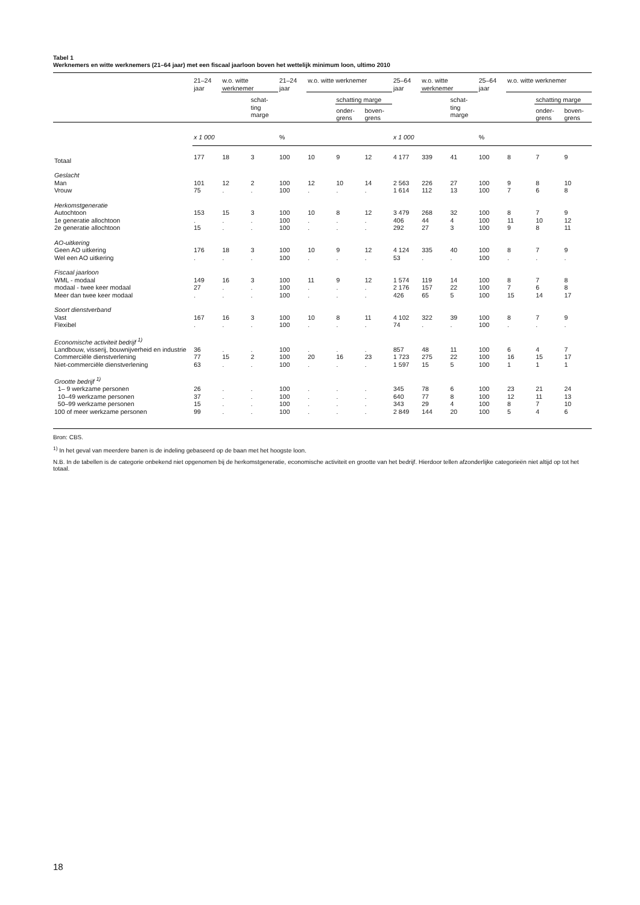Tabel 1
Werknemers en witte werknemers (21–64 jaar) met een fiscaal jaarloon boven het wettelijk minimum loon, ultimo 2010
| | 21–24 jaar | w.o. witte werknemer | | 21–24 jaar | w.o. witte werknemer | | | 25–64 jaar | w.o. witte werknemer | | 25–64 jaar | w.o. witte werknemer | | |
| --- | --- | --- | --- | --- | --- | --- | --- | --- | --- | --- | --- | --- | --- | --- |
| | | | schat- ting marge | | | schatting marge | | | | schat- ting marge | | | schatting marge | |
| | | | | | | onder- grens | boven- grens | | | | | | onder- grens | boven- grens |
| | x 1 000 | | | % | | | | x 1 000 | | | % | | | |
| Totaal | 177 | 18 | 3 | 100 | 10 | 9 | 12 | 4 177 | 339 | 41 | 100 | 8 | 7 | 9 |
| Geslacht | | | | | | | | | | | | | | |
| Man | 101 | 12 | 2 | 100 | 12 | 10 | 14 | 2 563 | 226 | 27 | 100 | 9 | 8 | 10 |
| Vrouw | 75 | . | . | 100 | . | . | . | 1 614 | 112 | 13 | 100 | 7 | 6 | 8 |
| Herkomstgeneratie | | | | | | | | | | | | | | |
| Autochtoon | 153 | 15 | 3 | 100 | 10 | 8 | 12 | 3 479 | 268 | 32 | 100 | 8 | 7 | 9 |
| 1e generatie allochtoon | . | . | . | 100 | . | . | . | 406 | 44 | 4 | 100 | 11 | 10 | 12 |
| 2e generatie allochtoon | 15 | . | . | 100 | . | . | . | 292 | 27 | 3 | 100 | 9 | 8 | 11 |
| AO-uitkering | | | | | | | | | | | | | | |
| Geen AO uitkering | 176 | 18 | 3 | 100 | 10 | 9 | 12 | 4 124 | 335 | 40 | 100 | 8 | 7 | 9 |
| Wel een AO uitkering | . | . | . | 100 | . | . | . | 53 | . | . | 100 | . | . | . |
| Fiscaal jaarloon | | | | | | | | | | | | | | |
| WML - modaal | 149 | 16 | 3 | 100 | 11 | 9 | 12 | 1 574 | 119 | 14 | 100 | 8 | 7 | 8 |
| modaal - twee keer modaal | 27 | . | . | 100 | . | . | . | 2 176 | 157 | 22 | 100 | 7 | 6 | 8 |
| Meer dan twee keer modaal | . | . | . | 100 | . | . | . | 426 | 65 | 5 | 100 | 15 | 14 | 17 |
| Soort dienstverband | | | | | | | | | | | | | | |
| Vast | 167 | 16 | 3 | 100 | 10 | 8 | 11 | 4 102 | 322 | 39 | 100 | 8 | 7 | 9 |
| Flexibel | . | . | . | 100 | . | . | . | 74 | . | . | 100 | . | . | . |
| Economische activiteit bedrijf <sup>1)</sup> | | | | | | | | | | | | | | |
| Landbouw, visserij, bouwnijverheid en industrie | 36 | . | . | 100 | . | . | . | 857 | 48 | 11 | 100 | 6 | 4 | 7 |
| Commerciële dienstverlening | 77 | 15 | 2 | 100 | 20 | 16 | 23 | 1 723 | 275 | 22 | 100 | 16 | 15 | 17 |
| Niet-commerciële dienstverlening | 63 | . | . | 100 | . | . | . | 1 597 | 15 | 5 | 100 | 1 | 1 | 1 |
| Grootte bedrijf <sup>1)</sup> | | | | | | | | | | | | | | |
| 1– 9 werkzame personen | 26 | . | . | 100 | . | . | . | 345 | 78 | 6 | 100 | 23 | 21 | 24 |
| 10–49 werkzame personen | 37 | . | . | 100 | . | . | . | 640 | 77 | 8 | 100 | 12 | 11 | 13 |
| 50–99 werkzame personen | 15 | . | . | 100 | . | . | . | 343 | 29 | 4 | 100 | 8 | 7 | 10 |
| 100 of meer werkzame personen | 99 | . | . | 100 | . | . | . | 2 849 | 144 | 20 | 100 | 5 | 4 | 6 |
Bron: CBS.
<sup>1)</sup> In het geval van meerdere banen is de indeling gebaseerd op de baan met het hoogste loon.
N.B. In de tabellen is de categorie onbekend niet opgenomen bij de herkomstgeneratie, economische activiteit en grootte van het bedrijf. Hierdoor tellen afzonderlijke categorieën niet altijd op tot het totaal.
18